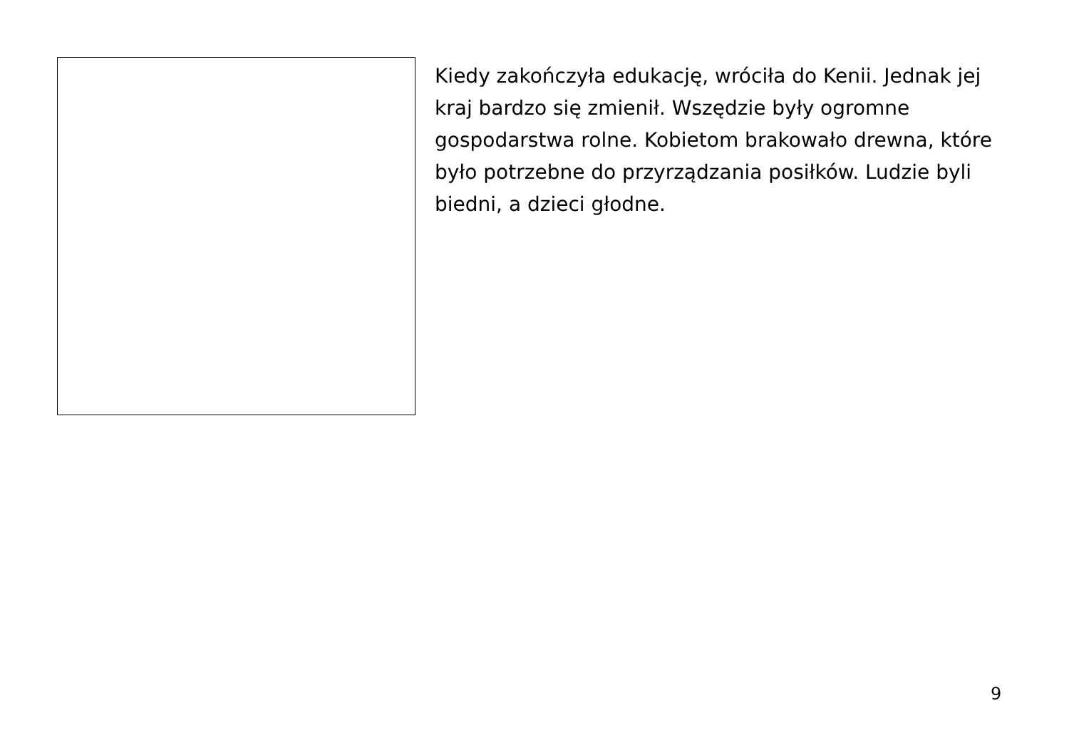Kiedy zakończyła edukację, wróciła do Kenii. Jednak jej kraj bardzo się zmienił. Wszędzie były ogromne gospodarstwa rolne. Kobietom brakowało drewna, które było potrzebne do przyrządzania posiłków. Ludzie byli biedni, a dzieci głodne.
9